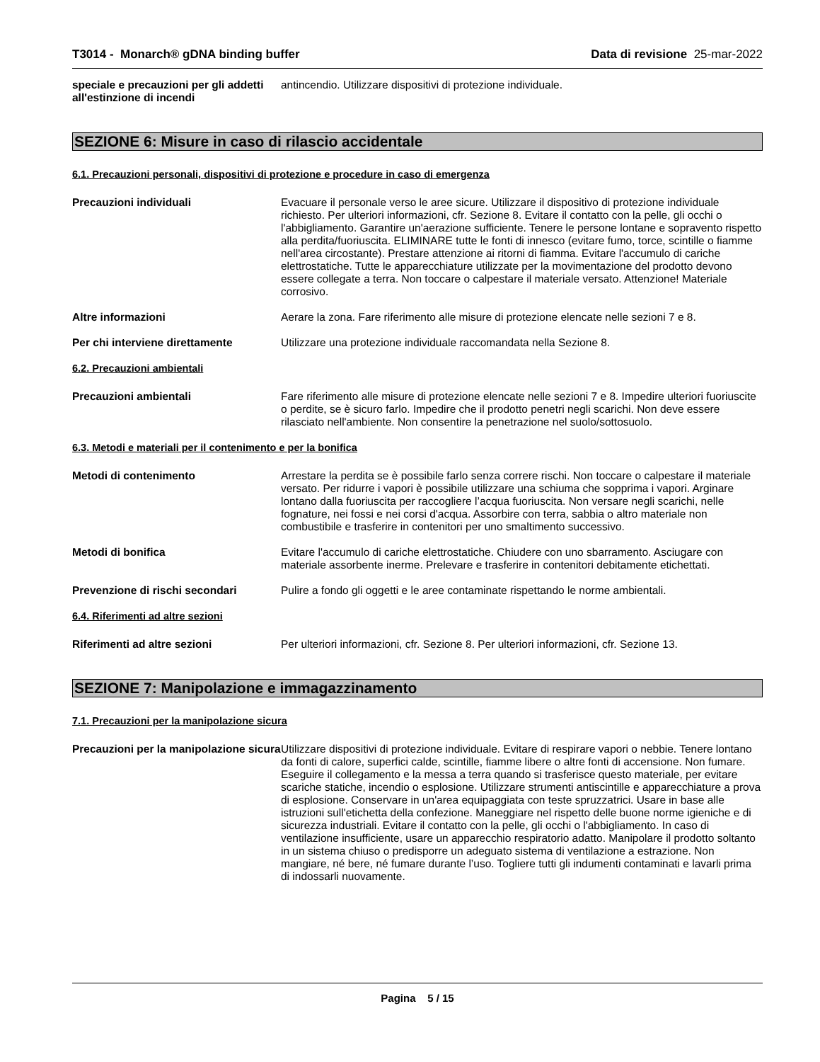T3014 - Monarch® gDNA binding buffer
Data di revisione 25-mar-2022
speciale e precauzioni per gli addetti all'estinzione di incendi
antincendio. Utilizzare dispositivi di protezione individuale.
SEZIONE 6: Misure in caso di rilascio accidentale
6.1. Precauzioni personali, dispositivi di protezione e procedure in caso di emergenza
Precauzioni individuali Evacuare il personale verso le aree sicure. Utilizzare il dispositivo di protezione individuale richiesto. Per ulteriori informazioni, cfr. Sezione 8. Evitare il contatto con la pelle, gli occhi o l'abbigliamento. Garantire un'aerazione sufficiente. Tenere le persone lontane e sopravento rispetto alla perdita/fuoriuscita. ELIMINARE tutte le fonti di innesco (evitare fumo, torce, scintille o fiamme nell'area circostante). Prestare attenzione ai ritorni di fiamma. Evitare l'accumulo di cariche elettrostatiche. Tutte le apparecchiature utilizzate per la movimentazione del prodotto devono essere collegate a terra. Non toccare o calpestare il materiale versato. Attenzione! Materiale corrosivo.
Altre informazioni Aerare la zona. Fare riferimento alle misure di protezione elencate nelle sezioni 7 e 8.
Per chi interviene direttamente Utilizzare una protezione individuale raccomandata nella Sezione 8.
6.2. Precauzioni ambientali
Precauzioni ambientali Fare riferimento alle misure di protezione elencate nelle sezioni 7 e 8. Impedire ulteriori fuoriuscite o perdite, se è sicuro farlo. Impedire che il prodotto penetri negli scarichi. Non deve essere rilasciato nell'ambiente. Non consentire la penetrazione nel suolo/sottosuolo.
6.3. Metodi e materiali per il contenimento e per la bonifica
Metodi di contenimento Arrestare la perdita se è possibile farlo senza correre rischi. Non toccare o calpestare il materiale versato. Per ridurre i vapori è possibile utilizzare una schiuma che sopprima i vapori. Arginare lontano dalla fuoriuscita per raccogliere l’acqua fuoriuscita. Non versare negli scarichi, nelle fognature, nei fossi e nei corsi d'acqua. Assorbire con terra, sabbia o altro materiale non combustibile e trasferire in contenitori per uno smaltimento successivo.
Metodi di bonifica Evitare l'accumulo di cariche elettrostatiche. Chiudere con uno sbarramento. Asciugare con materiale assorbente inerme. Prelevare e trasferire in contenitori debitamente etichettati.
Prevenzione di rischi secondari Pulire a fondo gli oggetti e le aree contaminate rispettando le norme ambientali.
6.4. Riferimenti ad altre sezioni
Riferimenti ad altre sezioni Per ulteriori informazioni, cfr. Sezione 8. Per ulteriori informazioni, cfr. Sezione 13.
SEZIONE 7: Manipolazione e immagazzinamento
7.1. Precauzioni per la manipolazione sicura
Precauzioni per la manipolazione sicura
Utilizzare dispositivi di protezione individuale. Evitare di respirare vapori o nebbie. Tenere lontano da fonti di calore, superfici calde, scintille, fiamme libere o altre fonti di accensione. Non fumare. Eseguire il collegamento e la messa a terra quando si trasferisce questo materiale, per evitare scariche statiche, incendio o esplosione. Utilizzare strumenti antiscintille e apparecchiature a prova di esplosione. Conservare in un'area equipaggiata con teste spruzzatrici. Usare in base alle istruzioni sull'etichetta della confezione. Maneggiare nel rispetto delle buone norme igieniche e di sicurezza industriali. Evitare il contatto con la pelle, gli occhi o l'abbigliamento. In caso di ventilazione insufficiente, usare un apparecchio respiratorio adatto. Manipolare il prodotto soltanto in un sistema chiuso o predisporre un adeguato sistema di ventilazione a estrazione. Non mangiare, né bere, né fumare durante l’uso. Togliere tutti gli indumenti contaminati e lavarli prima di indossarli nuovamente.
Pagina 5 / 15